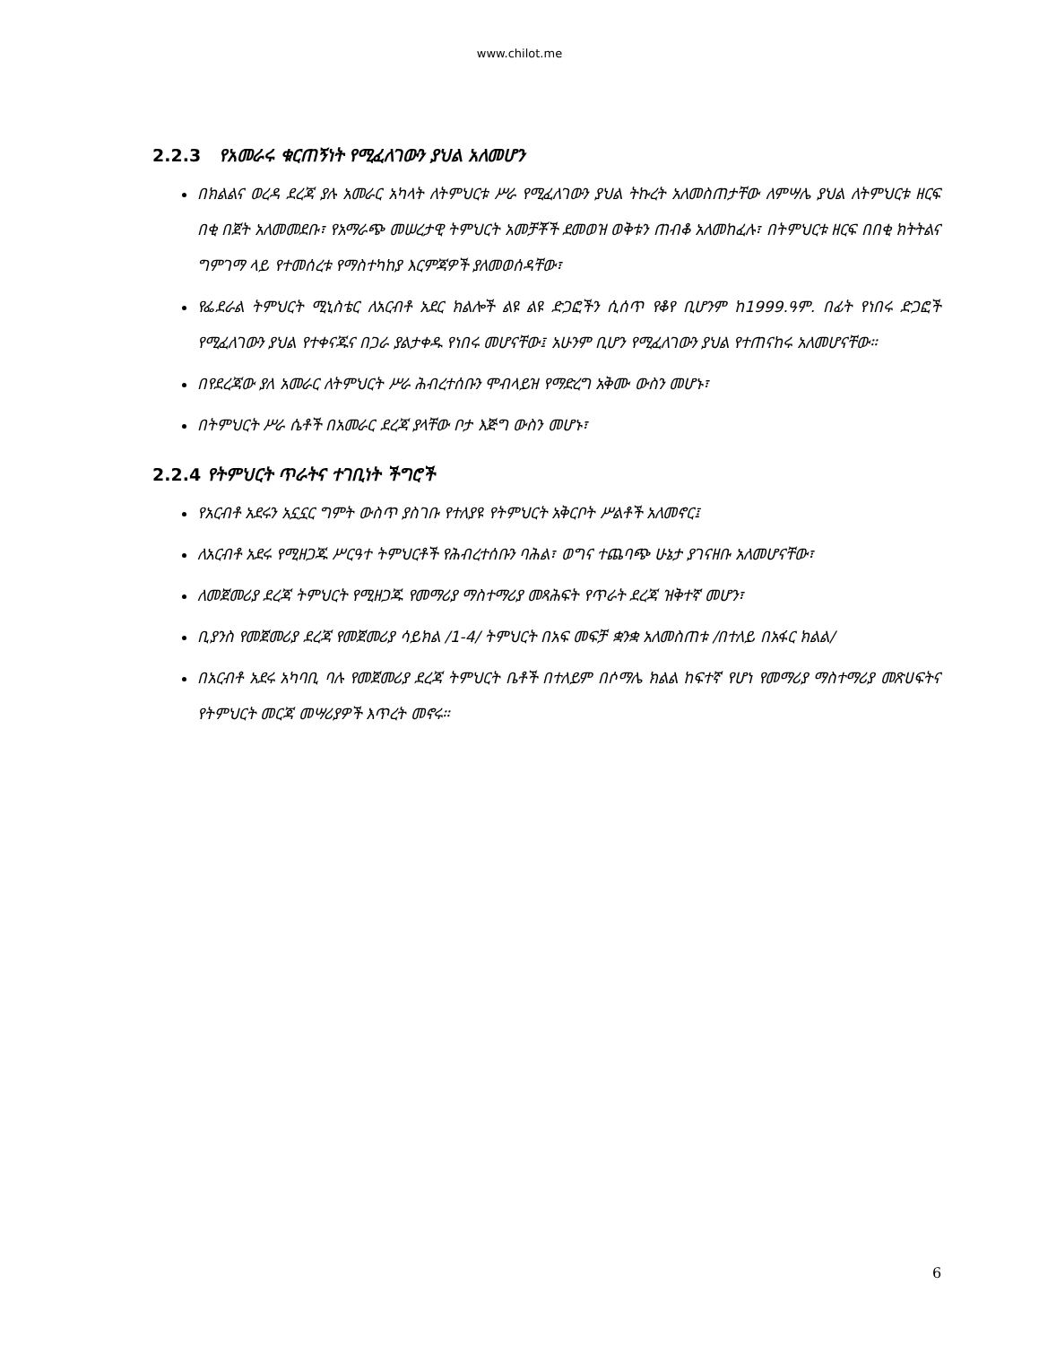www.chilot.me
2.2.3 የአመራሩ ቁርጠኝነት የሚፈለገውን ያህል አለመሆን
በክልልና ወረዳ ደረጃ ያሉ አመራር አካላት ለትምህርቱ ሥራ የሚፈለገውን ያህል ትኩረት አለመስጠታቸው ለምሣሌ ያህል ለትምህርቱ ዘርፍ በቂ በጀት አለመመደቡ፣ የአማራጭ መሠረታዊ ትምህርት አመቻቾች ደመወዝ ወቅቱን ጠብቆ አለመከፈሉ፣ በትምህርቱ ዘርፍ በበቂ ክትትልና ግምገማ ላይ የተመሰረቱ የማስተካከያ እርምጃዎች ያለመወሰዳቸው፣
የፌደራል ትምህርት ሚኒስቴር ለአርብቶ አደር ክልሎች ልዩ ልዩ ድጋፎችን ሲሰጥ የቆየ ቢሆንም ከ1999.ዓም. በፊት የነበሩ ድጋፎች የሚፈለገውን ያህል የተቀናጁና በጋራ ያልታቀዱ የነበሩ መሆናቸው፤ አሁንም ቢሆን የሚፈለገውን ያህል የተጠናከሩ አለመሆናቸው።
በየደረጃው ያለ አመራር ለትምህርት ሥራ ሕብረተሰቡን ሞብላይዝ የማድረግ አቅሙ ውስን መሆኑ፣
በትምህርት ሥራ ሴቶች በአመራር ደረጃ ያላቸው ቦታ እጅግ ውስን መሆኑ፣
2.2.4 የትምህርት ጥራትና ተገቢነት ችግሮች
የአርብቶ አደሩን አኗኗር ግምት ውስጥ ያስገቡ የተለያዩ የትምህርት አቅርቦት ሥልቶች አለመኖር፤
ለአርብቶ አደሩ የሚዘጋጁ ሥርዓተ ትምህርቶች የሕብረተሰቡን ባሕል፣ ወግና ተጨባጭ ሁኔታ ያገናዘቡ አለመሆናቸው፣
ለመጀመሪያ ደረጃ ትምህርት የሚዘጋጁ የመማሪያ ማስተማሪያ መጻሕፍት የጥራት ደረጃ ዝቅተኛ መሆን፣
ቢያንስ የመጀመሪያ ደረጃ የመጀመሪያ ሳይክል /1-4/ ትምህርት በአፍ መፍቻ ቋንቋ አለመስጠቱ /በተለይ በአፋር ክልል/
በአርብቶ አደሩ አካባቢ ባሉ የመጀመሪያ ደረጃ ትምህርት ቤቶች በተለይም በሶማሌ ክልል ከፍተኛ የሆነ የመማሪያ ማስተማሪያ መጽሀፍትና የትምህርት መርጃ መሣሪያዎች እጥረት መኖሩ።
6